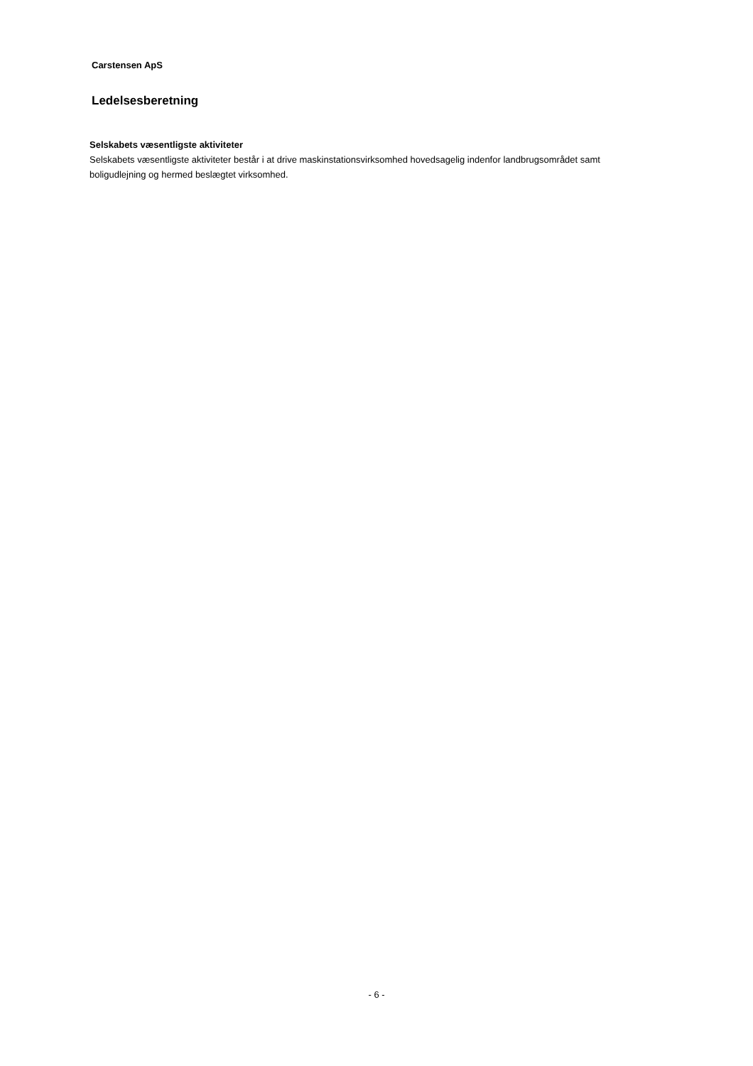Carstensen ApS
Ledelsesberetning
Selskabets væsentligste aktiviteter
Selskabets væsentligste aktiviteter består i at drive maskinstationsvirksomhed hovedsagelig indenfor landbrugsområdet samt boligudlejning og hermed beslægtet virksomhed.
- 6 -